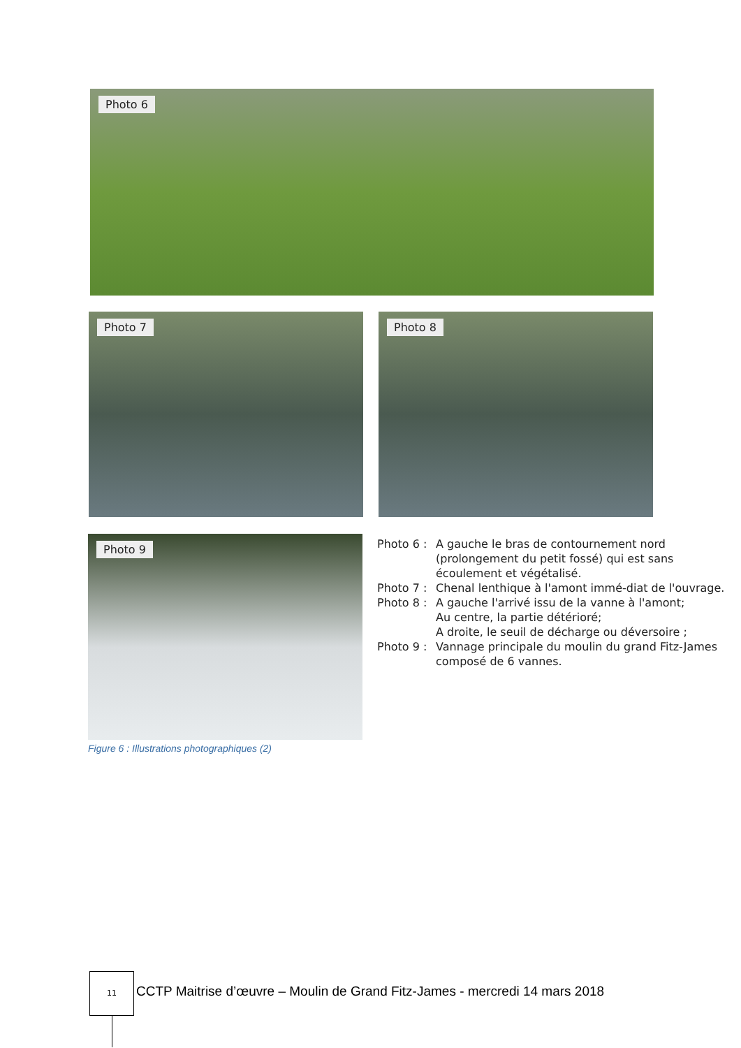Photo 6
Photo 7 Photo 8
Photo 9
Figure 6 : Illustrations photographiques (2)
Photo 6 : A gauche le bras de contournement nord (prolongement du petit fossé) qui est sans écoulement et végétalisé.
Photo 7 : Chenal lenthique à l'amont immé-diat de l'ouvrage.
Photo 8 : A gauche l'arrivé issu de la vanne à l'amont;
Au centre, la partie détérioré;
A droite, le seuil de décharge ou déversoire ;
Photo 9 : Vannage principale du moulin du grand Fitz-James composé de 6 vannes.
11
CCTP Maitrise d’œuvre – Moulin de Grand Fitz-James - mercredi 14 mars 2018